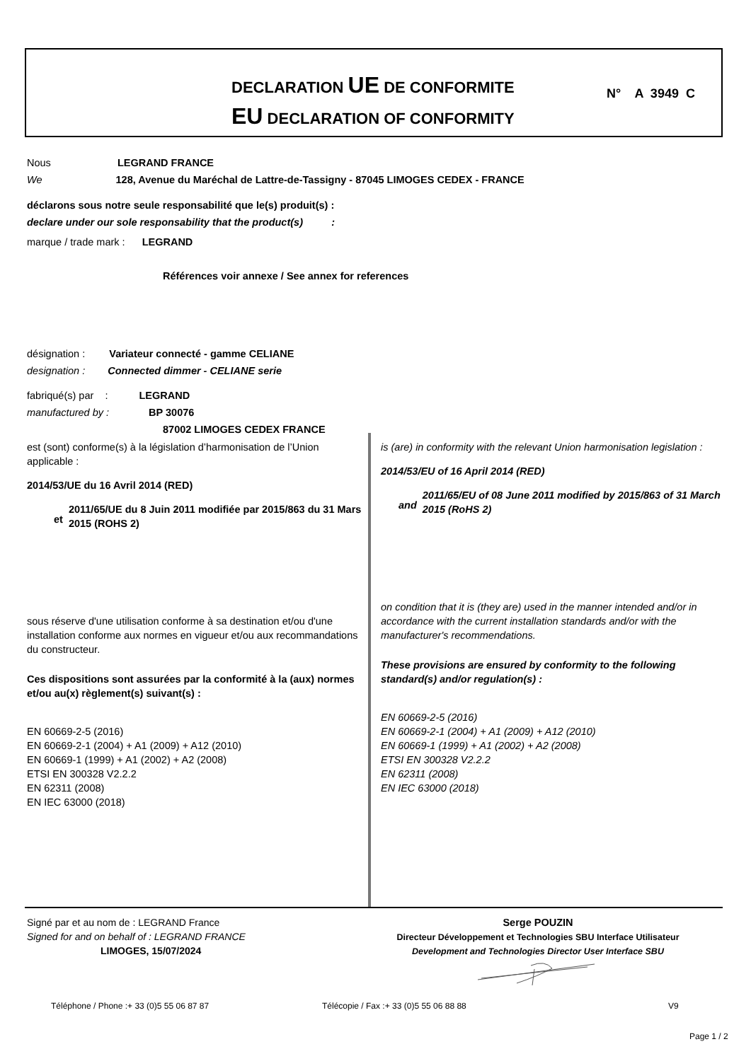DECLARATION UE DE CONFORMITE
EU DECLARATION OF CONFORMITY
N° A 3949 C
Nous LEGRAND FRANCE
We 128, Avenue du Maréchal de Lattre-de-Tassigny - 87045 LIMOGES CEDEX - FRANCE
déclarons sous notre seule responsabilité que le(s) produit(s) :
declare under our sole responsability that the product(s) :
marque / trade mark : LEGRAND
Références voir annexe / See annex for references
désignation : Variateur connecté - gamme CELIANE
designation : Connected dimmer - CELIANE serie
fabriqué(s) par : LEGRAND
manufactured by : BP 30076
87002 LIMOGES CEDEX FRANCE
est (sont) conforme(s) à la législation d’harmonisation de l’Union applicable :
2014/53/UE du 16 Avril 2014 (RED)
et 2011/65/UE du 8 Juin 2011 modifiée par 2015/863 du 31 Mars 2015 (ROHS 2)
sous réserve d'une utilisation conforme à sa destination et/ou d'une installation conforme aux normes en vigueur et/ou aux recommandations du constructeur.
Ces dispositions sont assurées par la conformité à la (aux) normes et/ou au(x) règlement(s) suivant(s) :
EN 60669-2-5 (2016)
EN 60669-2-1 (2004) + A1 (2009) + A12 (2010)
EN 60669-1 (1999) + A1 (2002) + A2 (2008)
ETSI EN 300328 V2.2.2
EN 62311 (2008)
EN IEC 63000 (2018)
is (are) in conformity with the relevant Union harmonisation legislation :
2014/53/EU of 16 April 2014 (RED)
and 2011/65/EU of 08 June 2011 modified by 2015/863 of 31 March 2015 (RoHS 2)
on condition that it is (they are) used in the manner intended and/or in accordance with the current installation standards and/or with the manufacturer's recommendations.
These provisions are ensured by conformity to the following standard(s) and/or regulation(s) :
EN 60669-2-5 (2016)
EN 60669-2-1 (2004) + A1 (2009) + A12 (2010)
EN 60669-1 (1999) + A1 (2002) + A2 (2008)
ETSI EN 300328 V2.2.2
EN 62311 (2008)
EN IEC 63000 (2018)
Signé par et au nom de : LEGRAND France
Signed for and on behalf of : LEGRAND FRANCE
LIMOGES, 15/07/2024
Serge POUZIN
Directeur Développement et Technologies SBU Interface Utilisateur
Development and Technologies Director User Interface SBU
Téléphone / Phone :+ 33 (0)5 55 06 87 87
Télécopie / Fax :+ 33 (0)5 55 06 88 88
V9
Page 1 / 2